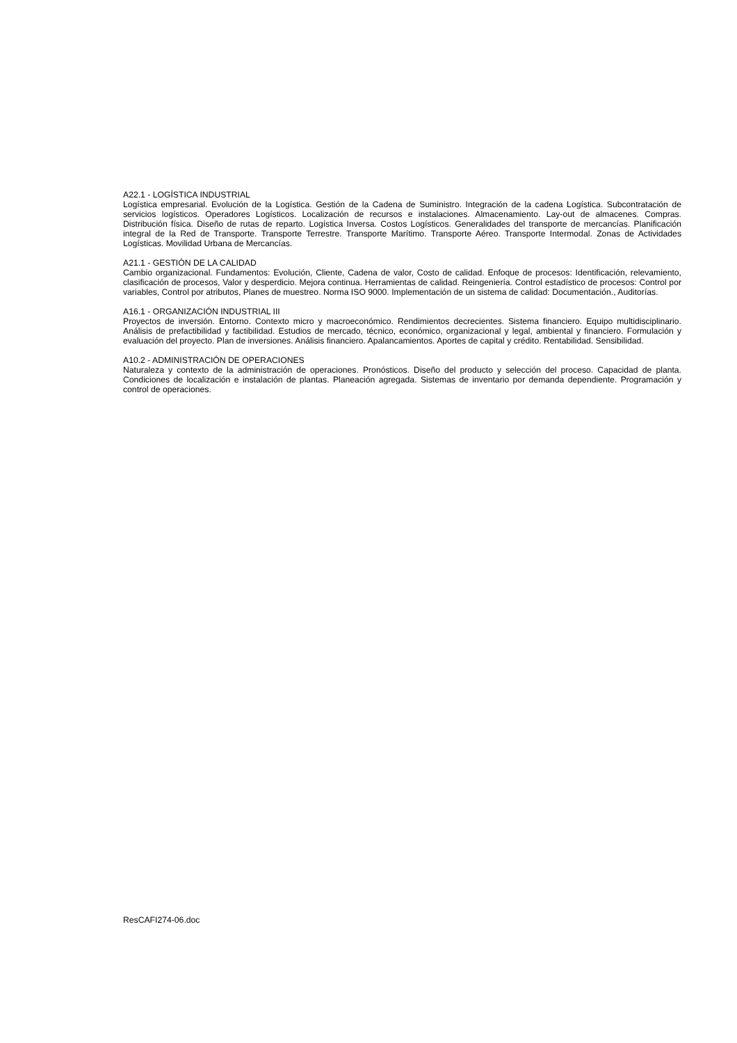A22.1 - LOGÍSTICA INDUSTRIAL
Logística empresarial. Evolución de la Logística. Gestión de la Cadena de Suministro. Integración de la cadena Logística. Subcontratación de servicios logísticos. Operadores Logísticos. Localización de recursos e instalaciones. Almacenamiento. Lay-out de almacenes. Compras. Distribución física. Diseño de rutas de reparto. Logística Inversa. Costos Logísticos. Generalidades del transporte de mercancías. Planificación integral de la Red de Transporte. Transporte Terrestre. Transporte Marítimo. Transporte Aéreo. Transporte Intermodal. Zonas de Actividades Logísticas. Movilidad Urbana de Mercancías.
A21.1 - GESTIÓN DE LA CALIDAD
Cambio organizacional. Fundamentos: Evolución, Cliente, Cadena de valor, Costo de calidad. Enfoque de procesos: Identificación, relevamiento, clasificación de procesos, Valor y desperdicio. Mejora continua. Herramientas de calidad. Reingeniería. Control estadístico de procesos: Control por variables, Control por atributos, Planes de muestreo. Norma ISO 9000. Implementación de un sistema de calidad: Documentación., Auditorías.
A16.1 - ORGANIZACIÓN INDUSTRIAL III
Proyectos de inversión. Entorno. Contexto micro y macroeconómico. Rendimientos decrecientes. Sistema financiero. Equipo multidisciplinario. Análisis de prefactibilidad y factibilidad. Estudios de mercado, técnico, económico, organizacional y legal, ambiental y financiero. Formulación y evaluación del proyecto. Plan de inversiones. Análisis financiero. Apalancamientos. Aportes de capital y crédito. Rentabilidad. Sensibilidad.
A10.2 - ADMINISTRACIÓN DE OPERACIONES
Naturaleza y contexto de la administración de operaciones. Pronósticos. Diseño del producto y selección del proceso. Capacidad de planta. Condiciones de localización e instalación de plantas. Planeación agregada. Sistemas de inventario por demanda dependiente. Programación y control de operaciones.
ResCAFI274-06.doc